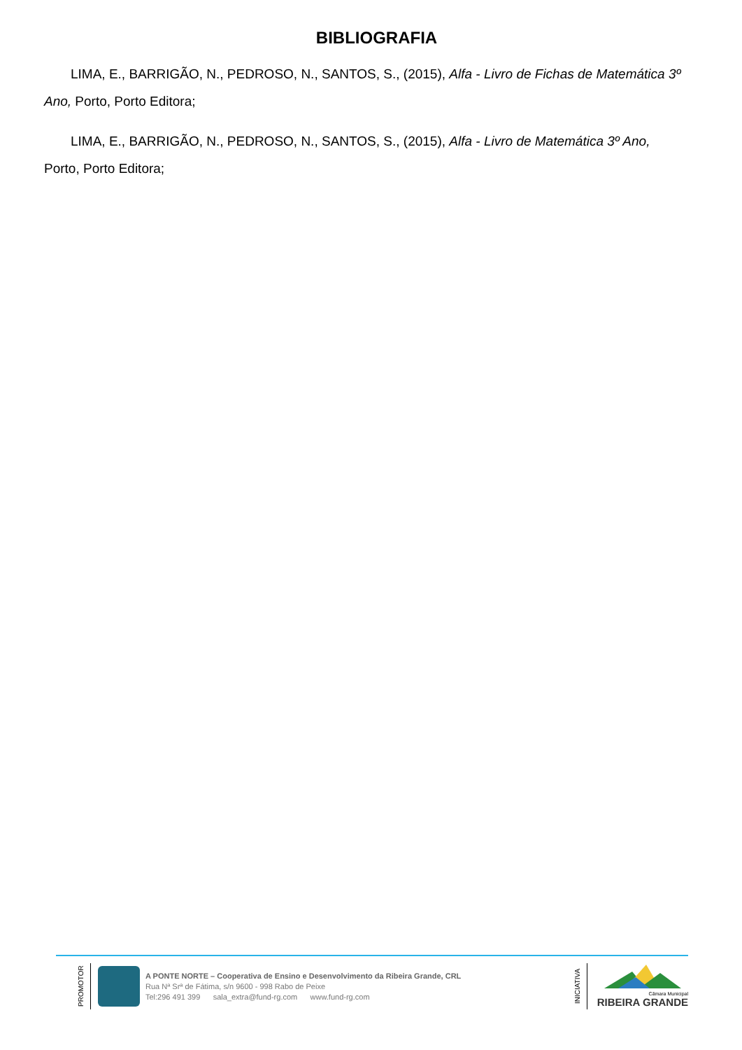BIBLIOGRAFIA
LIMA, E., BARRIGÃO, N., PEDROSO, N., SANTOS, S., (2015), Alfa - Livro de Fichas de Matemática 3º Ano, Porto, Porto Editora;
LIMA, E., BARRIGÃO, N., PEDROSO, N., SANTOS, S., (2015), Alfa - Livro de Matemática 3º Ano, Porto, Porto Editora;
PROMOTOR
A PONTE NORTE – Cooperativa de Ensino e Desenvolvimento da Ribeira Grande, CRL
Rua Nª Srª de Fátima, s/n 9600 - 998 Rabo de Peixe
Tel:296 491 399 sala_extra@fund-rg.com www.fund-rg.com
INICIATIVA
Câmara Municipal
RIBEIRA GRANDE